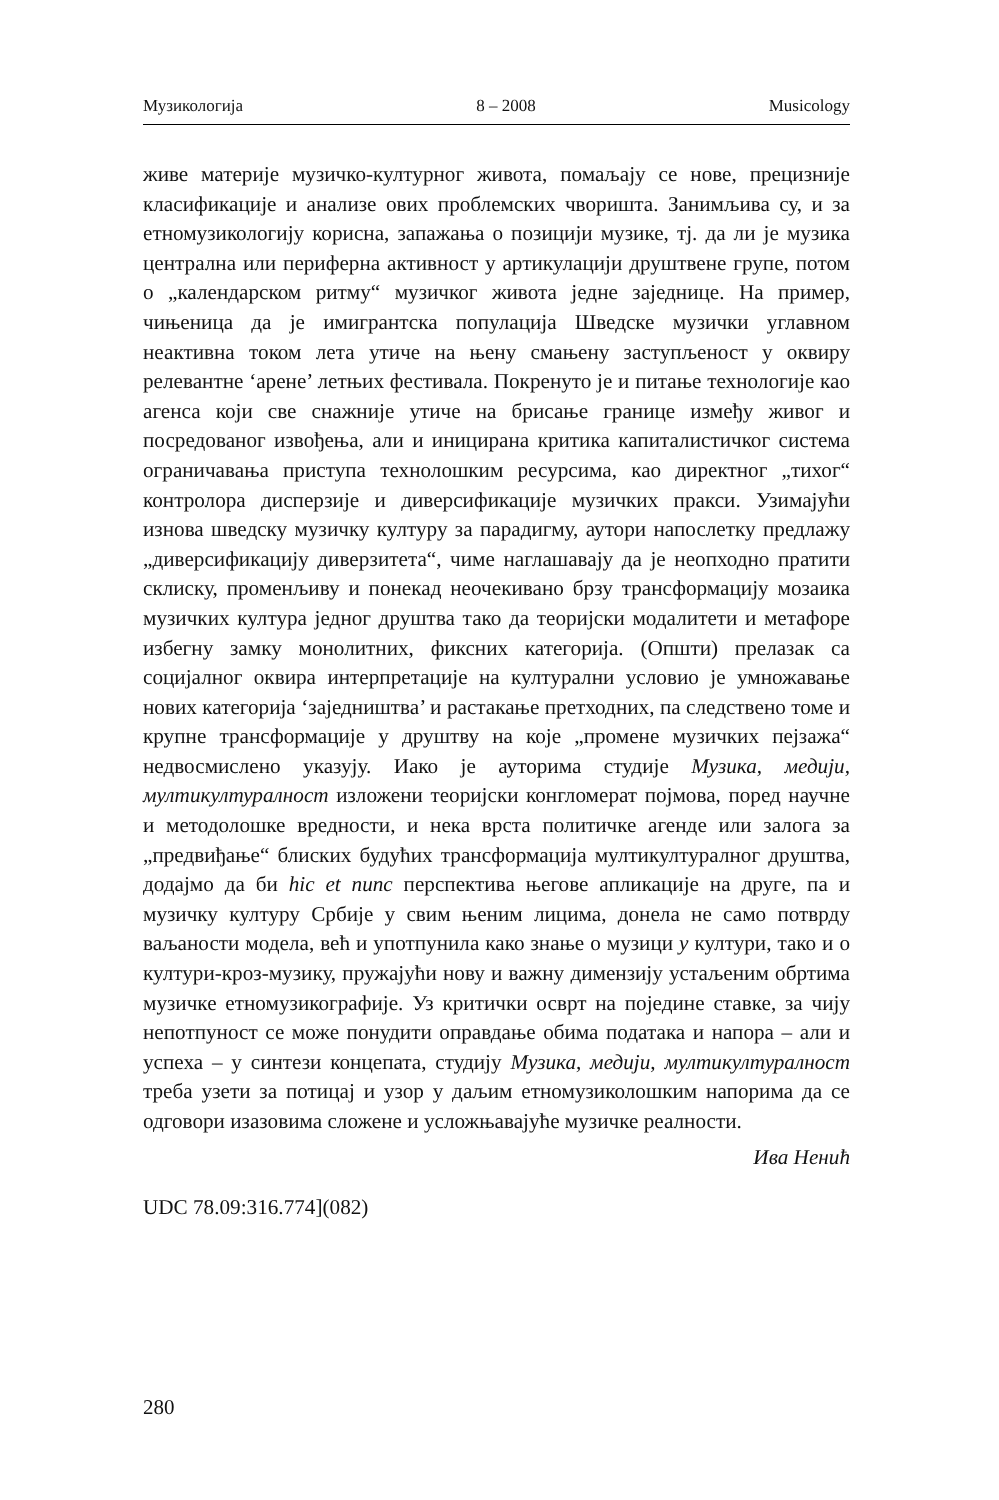Музикологија 8 – 2008 Musicology
живе материје музичко-културног живота, помаљају се нове, прецизније класификације и анализе ових проблемских чворишта. Занимљива су, и за етномузикологију корисна, запажања о позицији музике, тј. да ли је музика централна или периферна активност у артикулацији друштвене групе, потом о „календарском ритму“ музичког живота једне заједнице. На пример, чињеница да је имигрантска популација Шведске музички углавном неактивна током лета утиче на њену смањену заступљеност у оквиру релевантне ‘арене’ летњих фестивала. Покренуто је и питање технологије као агенса који све снажније утиче на брисање границе између живог и посредованог извођења, али и иницирана критика капиталистичког система ограничавања приступа технолошким ресурсима, као директног „тихог“ контролора дисперзије и диверсификације музичких пракси. Узимајући изнова шведску музичку културу за парадигму, аутори напослетку предлажу „диверсификацију диверзитета“, чиме наглашавају да је неопходно пратити склиску, променљиву и понекад неочекивано брзу трансформацију мозаика музичких култура једног друштва тако да теоријски модалитети и метафоре избегну замку монолитних, фиксних категорија. (Општи) прелазак са социјалног оквира интерпретације на културални условио је умножавање нових категорија ‘заједништва’ и растакање претходних, па следствено томе и крупне трансформације у друштву на које „промене музичких пејзажа“ недвосмислено указују. Иако је ауторима студије Музика, медији, мултикултуралност изложени теоријски конгломерат појмова, поред научне и методолошке вредности, и нека врста политичке агенде или залога за „предвиђање“ блиских будућих трансформација мултикултуралног друштва, додајмо да би hic et nunc перспектива његове апликације на друге, па и музичку културу Србије у свим њеним лицима, донела не само потврду ваљаности модела, већ и употпунила како знање о музици у култури, тако и о култури-кроз-музику, пружајући нову и важну димензију устаљеним обртима музичке етномузикографије. Уз критички осврт на поједине ставке, за чију непотпуност се може понудити оправдање обима података и напора – али и успеха – у синтези концепата, студију Музика, медији, мултикултуралност треба узети за потицај и узор у даљим етномузиколошким напорима да се одговори изазовима сложене и усложњавајуће музичке реалности.
Ива Ненић
UDC 78.09:316.774](082)
280